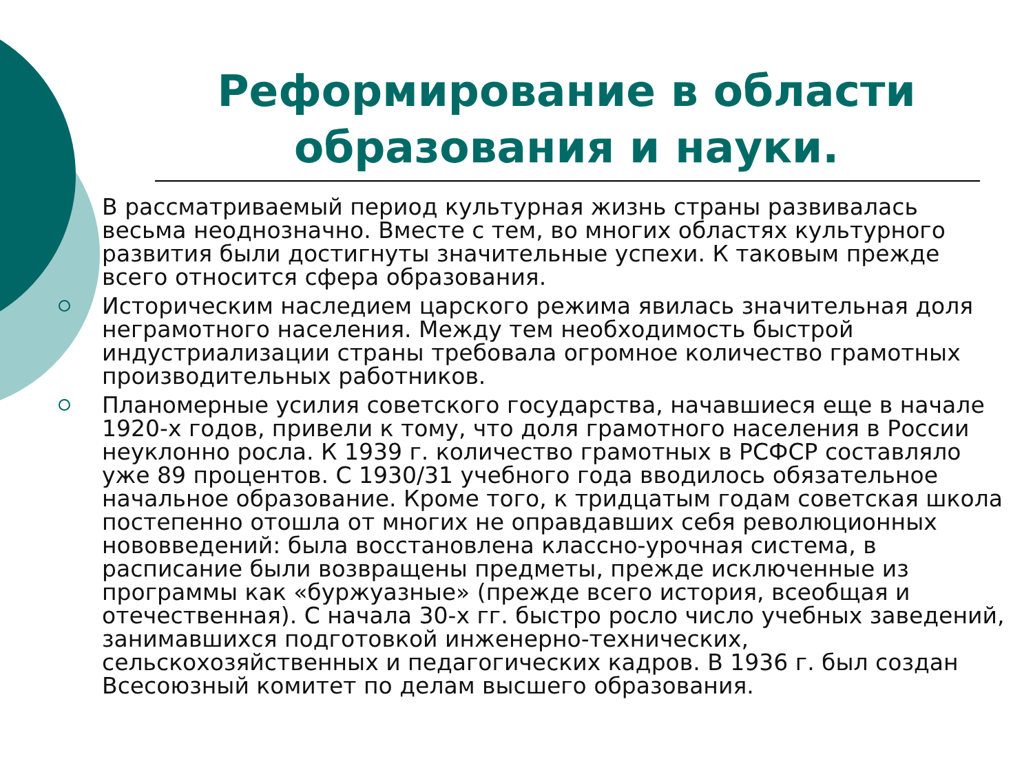Реформирование в области образования и науки.
В рассматриваемый период культурная жизнь страны развивалась весьма неоднозначно. Вместе с тем, во многих областях культурного развития были достигнуты значительные успехи. К таковым прежде всего относится сфера образования.
Историческим наследием царского режима явилась значительная доля неграмотного населения. Между тем необходимость быстрой индустриализации страны требовала огромное количество грамотных производительных работников.
Планомерные усилия советского государства, начавшиеся еще в начале 1920-х годов, привели к тому, что доля грамотного населения в России неуклонно росла. К 1939 г. количество грамотных в РСФСР составляло уже 89 процентов. С 1930/31 учебного года вводилось обязательное начальное образование. Кроме того, к тридцатым годам советская школа постепенно отошла от многих не оправдавших себя революционных нововведений: была восстановлена классно-урочная система, в расписание были возвращены предметы, прежде исключенные из программы как «буржуазные» (прежде всего история, всеобщая и отечественная). С начала 30-х гг. быстро росло число учебных заведений, занимавшихся подготовкой инженерно-технических, сельскохозяйственных и педагогических кадров. В 1936 г. был создан Всесоюзный комитет по делам высшего образования.